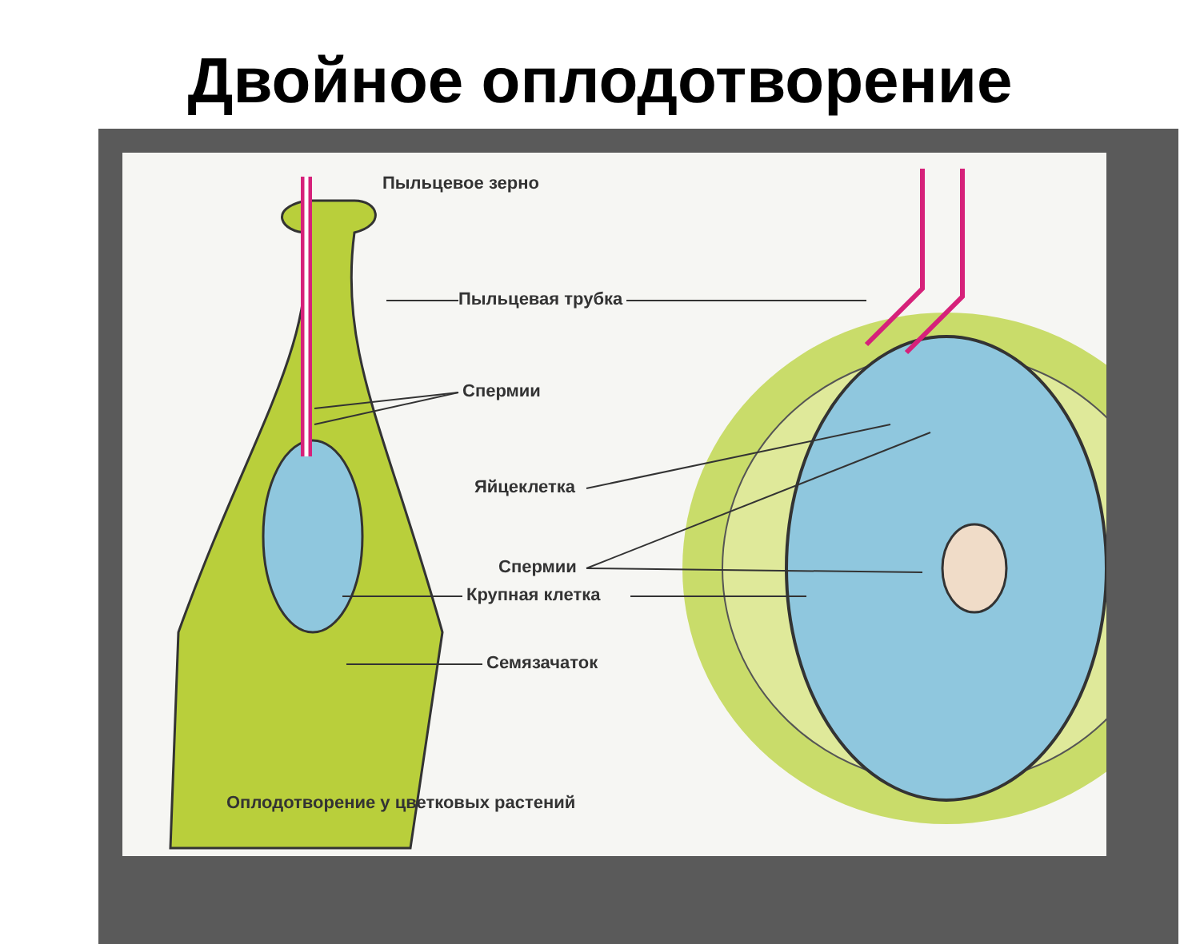Двойное оплодотворение
Пыльцевое зерно
Пыльцевая трубка
Спермии
Яйцеклетка
Спермии
Крупная клетка
Семязачаток
Оплодотворение у цветковых растений